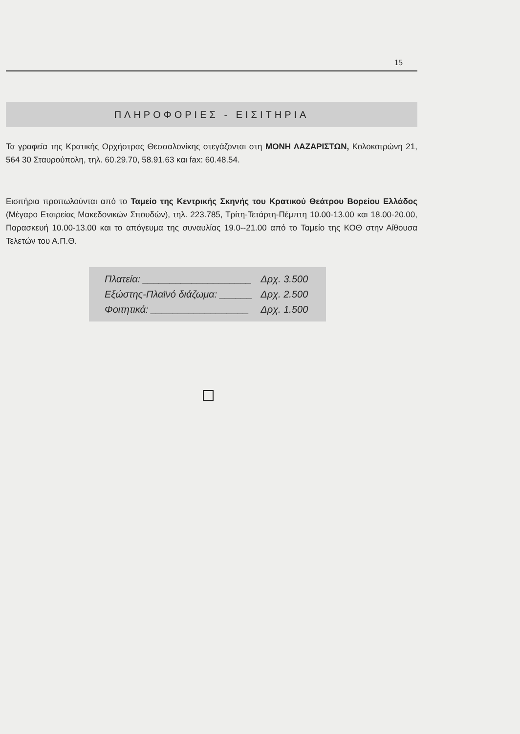15
ΠΛΗΡΟΦΟΡΙΕΣ - ΕΙΣΙΤΗΡΙΑ
Τα γραφεία της Κρατικής Ορχήστρας Θεσσαλονίκης στεγάζονται στη ΜΟΝΗ ΛΑΖΑΡΙΣΤΩΝ, Κολοκοτρώνη 21, 564 30 Σταυρούπολη, τηλ. 60.29.70, 58.91.63 και fax: 60.48.54.
Εισιτήρια προπωλούνται από το Ταμείο της Κεντρικής Σκηνής του Κρατικού Θεάτρου Βορείου Ελλάδος (Μέγαρο Εταιρείας Μακεδονικών Σπουδών), τηλ. 223.785, Τρίτη-Τετάρτη-Πέμπτη 10.00-13.00 και 18.00-20.00, Παρασκευή 10.00-13.00 και το απόγευμα της συναυλίας 19.0--21.00 από το Ταμείο της ΚΟΘ στην Αίθουσα Τελετών του Α.Π.Θ.
| Πλατεία: ____________________ | Δρχ. 3.500 |
| Εξώστης-Πλαϊνό διάζωμα: ______ | Δρχ. 2.500 |
| Φοιτητικά: __________________ | Δρχ. 1.500 |